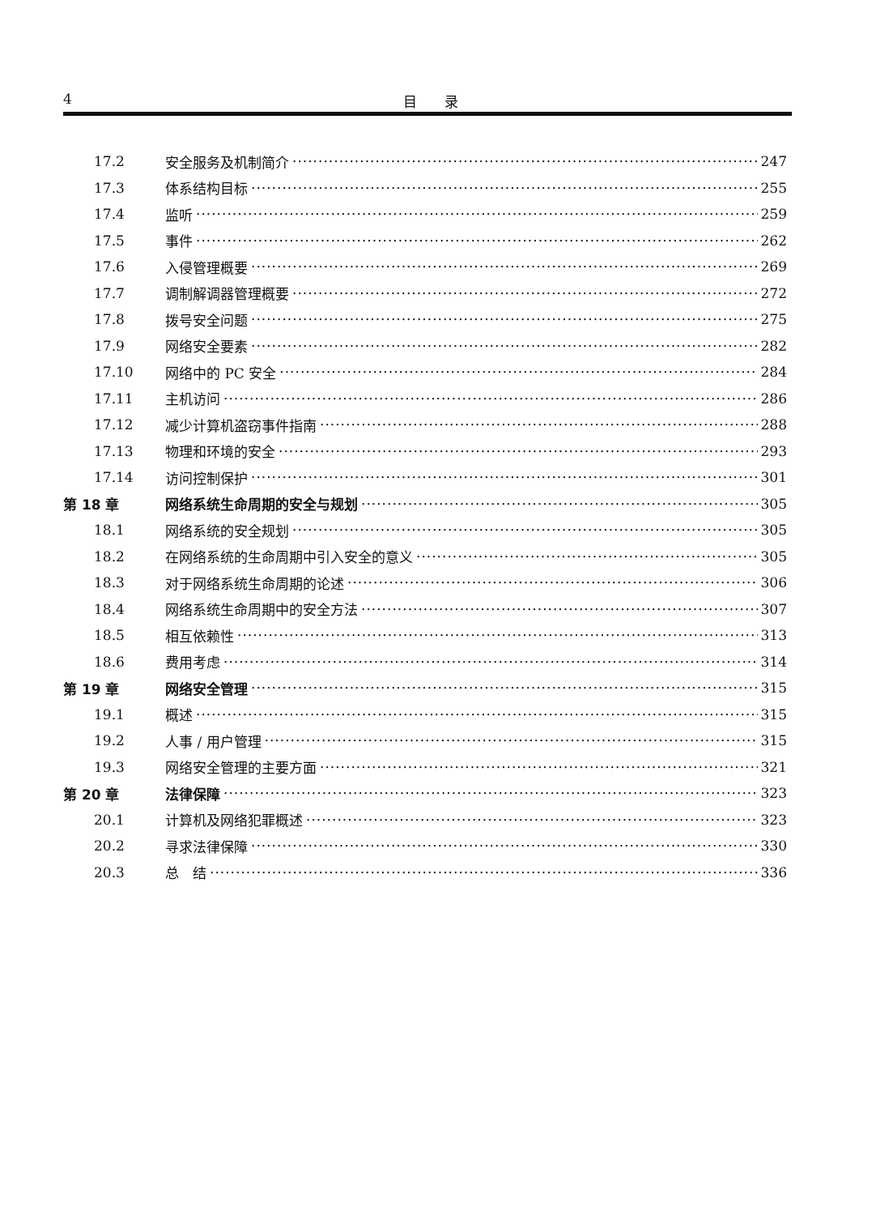4 目　　录
17.2 安全服务及机制简介 247
17.3 体系结构目标 255
17.4 监听 259
17.5 事件 262
17.6 入侵管理概要 269
17.7 调制解调器管理概要 272
17.8 拨号安全问题 275
17.9 网络安全要素 282
17.10 网络中的 PC 安全 284
17.11 主机访问 286
17.12 减少计算机盗窃事件指南 288
17.13 物理和环境的安全 293
17.14 访问控制保护 301
第 18 章 网络系统生命周期的安全与规划 305
18.1 网络系统的安全规划 305
18.2 在网络系统的生命周期中引入安全的意义 305
18.3 对于网络系统生命周期的论述 306
18.4 网络系统生命周期中的安全方法 307
18.5 相互依赖性 313
18.6 费用考虑 314
第 19 章 网络安全管理 315
19.1 概述 315
19.2 人事 / 用户管理 315
19.3 网络安全管理的主要方面 321
第 20 章 法律保障 323
20.1 计算机及网络犯罪概述 323
20.2 寻求法律保障 330
20.3 总　结 336